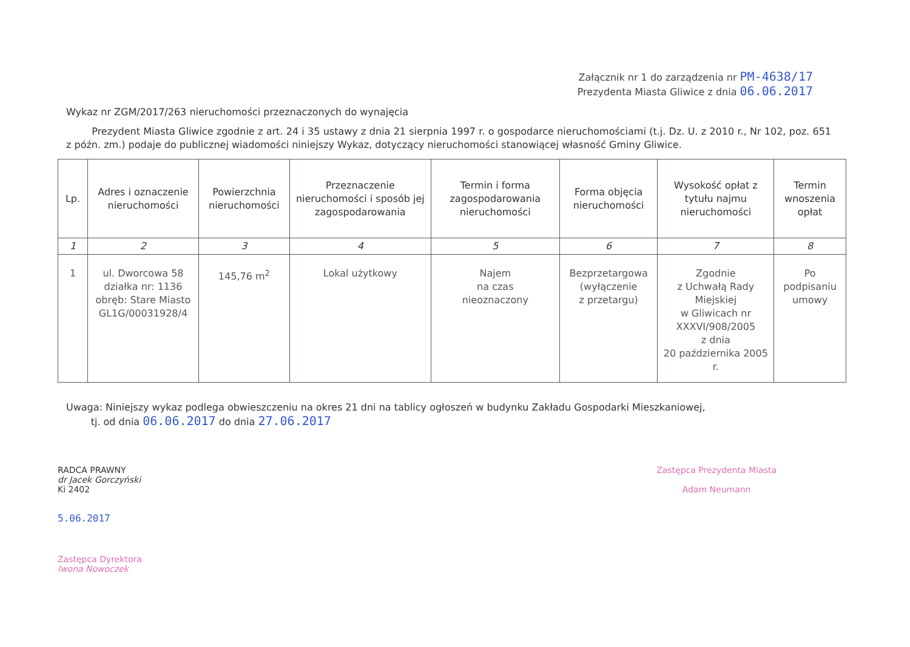Załącznik nr 1 do zarządzenia nr PM-4638/17
Prezydenta Miasta Gliwice z dnia 06.06.2017
Wykaz nr ZGM/2017/263 nieruchomości przeznaczonych do wynajęcia
Prezydent Miasta Gliwice zgodnie z art. 24 i 35 ustawy z dnia 21 sierpnia 1997 r. o gospodarce nieruchomościami (t.j. Dz. U. z 2010 r., Nr 102, poz. 651 z późn. zm.) podaje do publicznej wiadomości niniejszy Wykaz, dotyczący nieruchomości stanowiącej własność Gminy Gliwice.
| Lp. | Adres i oznaczenie nieruchomości | Powierzchnia nieruchomości | Przeznaczenie nieruchomości i sposób jej zagospodarowania | Termin i forma zagospodarowania nieruchomości | Forma objęcia nieruchomości | Wysokość opłat z tytułu najmu nieruchomości | Termin wnoszenia opłat |
| --- | --- | --- | --- | --- | --- | --- | --- |
| 1 | 2 | 3 | 4 | 5 | 6 | 7 | 8 |
| 1 | ul. Dworcowa 58 działka nr: 1136 obręb: Stare Miasto GL1G/00031928/4 | 145,76 m<sup>2</sup> | Lokal użytkowy | Najem na czas nieoznaczony | Bezprzetargowa (wyłączenie z przetargu) | Zgodnie z Uchwałą Rady Miejskiej w Gliwicach nr XXXVI/908/2005 z dnia 20 października 2005 r. | Po podpisaniu umowy |
Uwaga: Niniejszy wykaz podlega obwieszczeniu na okres 21 dni na tablicy ogłoszeń w budynku Zakładu Gospodarki Mieszkaniowej,
tj. od dnia 06.06.2017 do dnia 27.06.2017
RADCA PRAWNY
dr Jacek Gorczyński
Ki 2402
5.06.2017
Zastępca Dyrektora
Iwona Nowoczek
Zastępca Prezydenta Miasta
Adam Neumann